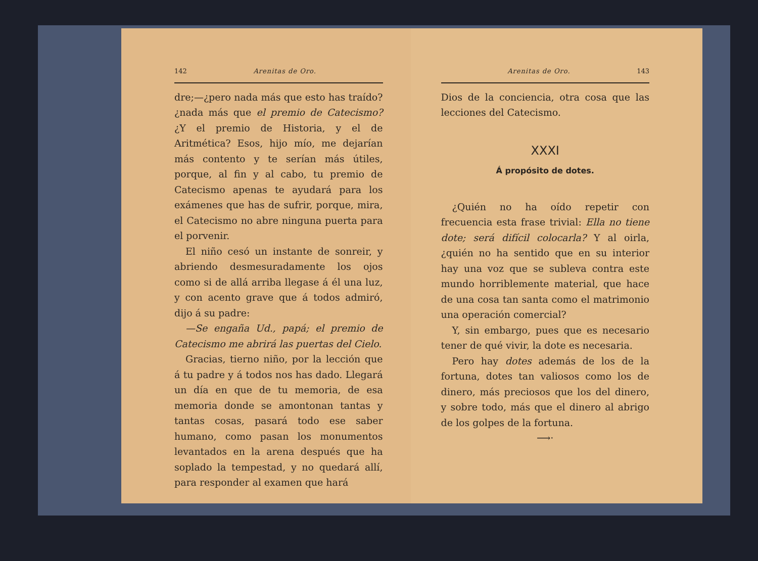142 Arenitas de Oro.
dre;—¿pero nada más que esto has traído? ¿nada más que el premio de Catecismo? ¿Y el premio de Historia, y el de Aritmética? Esos, hijo mío, me dejarían más contento y te serían más útiles, porque, al fin y al cabo, tu premio de Catecismo apenas te ayudará para los exámenes que has de sufrir, porque, mira, el Catecismo no abre ninguna puerta para el porvenir.
El niño cesó un instante de sonreir, y abriendo desmesuradamente los ojos como si de allá arriba llegase á él una luz, y con acento grave que á todos admiró, dijo á su padre:
—Se engaña Ud., papá; el premio de Catecismo me abrirá las puertas del Cielo.
Gracias, tierno niño, por la lección que á tu padre y á todos nos has dado. Llegará un día en que de tu memoria, de esa memoria donde se amontonan tantas y tantas cosas, pasará todo ese saber humano, como pasan los monumentos levantados en la arena después que ha soplado la tempestad, y no quedará allí, para responder al examen que hará
Arenitas de Oro. 143
Dios de la conciencia, otra cosa que las lecciones del Catecismo.
XXXI
Á propósito de dotes.
¿Quién no ha oído repetir con frecuencia esta frase trivial: Ella no tiene dote; será difícil colocarla? Y al oirla, ¿quién no ha sentido que en su interior hay una voz que se subleva contra este mundo horriblemente material, que hace de una cosa tan santa como el matrimonio una operación comercial?
Y, sin embargo, pues que es necesario tener de qué vivir, la dote es necesaria.
Pero hay dotes además de los de la fortuna, dotes tan valiosos como los de dinero, más preciosos que los del dinero, y sobre todo, más que el dinero al abrigo de los golpes de la fortuna.
⟶⋅